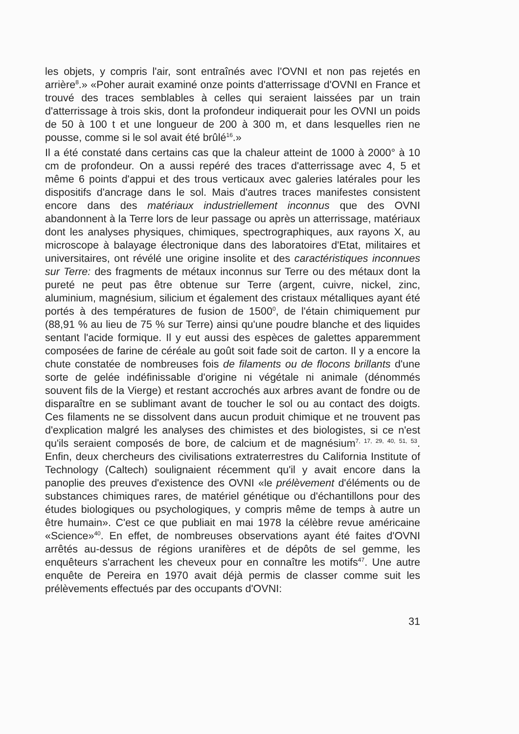les objets, y compris l'air, sont entraînés avec l'OVNI et non pas rejetés en arrière<sup>8</sup>.» «Poher aurait examiné onze points d'atterrissage d'OVNI en France et trouvé des traces semblables à celles qui seraient laissées par un train d'atterrissage à trois skis, dont la profondeur indiquerait pour les OVNI un poids de 50 à 100 t et une longueur de 200 à 300 m, et dans lesquelles rien ne pousse, comme si le sol avait été brûlé<sup>16</sup>.»
Il a été constaté dans certains cas que la chaleur atteint de 1000 à 2000° à 10 cm de profondeur. On a aussi repéré des traces d'atterrissage avec 4, 5 et même 6 points d'appui et des trous verticaux avec galeries latérales pour les dispositifs d'ancrage dans le sol. Mais d'autres traces manifestes consistent encore dans des matériaux industriellement inconnus que des OVNI abandonnent à la Terre lors de leur passage ou après un atterrissage, matériaux dont les analyses physiques, chimiques, spectrographiques, aux rayons X, au microscope à balayage électronique dans des laboratoires d'Etat, militaires et universitaires, ont révélé une origine insolite et des caractéristiques inconnues sur Terre: des fragments de métaux inconnus sur Terre ou des métaux dont la pureté ne peut pas être obtenue sur Terre (argent, cuivre, nickel, zinc, aluminium, magnésium, silicium et également des cristaux métalliques ayant été portés à des températures de fusion de 1500<sup>0</sup>, de l'étain chimiquement pur (88,91 % au lieu de 75 % sur Terre) ainsi qu'une poudre blanche et des liquides sentant l'acide formique. Il y eut aussi des espèces de galettes apparemment composées de farine de céréale au goût soit fade soit de carton. Il y a encore la chute constatée de nombreuses fois de filaments ou de flocons brillants d'une sorte de gelée indéfinissable d'origine ni végétale ni animale (dénommés souvent fils de la Vierge) et restant accrochés aux arbres avant de fondre ou de disparaître en se sublimant avant de toucher le sol ou au contact des doigts. Ces filaments ne se dissolvent dans aucun produit chimique et ne trouvent pas d'explication malgré les analyses des chimistes et des biologistes, si ce n'est qu'ils seraient composés de bore, de calcium et de magnésium<sup>7, 17, 29, 40, 51, 53</sup>. Enfin, deux chercheurs des civilisations extraterrestres du California Institute of Technology (Caltech) soulignaient récemment qu'il y avait encore dans la panoplie des preuves d'existence des OVNI «le prélèvement d'éléments ou de substances chimiques rares, de matériel génétique ou d'échantillons pour des études biologiques ou psychologiques, y compris même de temps à autre un être humain». C'est ce que publiait en mai 1978 la célèbre revue américaine «Science»<sup>40</sup>. En effet, de nombreuses observations ayant été faites d'OVNI arrêtés au-dessus de régions uranifères et de dépôts de sel gemme, les enquêteurs s'arrachent les cheveux pour en connaître les motifs<sup>47</sup>. Une autre enquête de Pereira en 1970 avait déjà permis de classer comme suit les prélèvements effectués par des occupants d'OVNI:
31